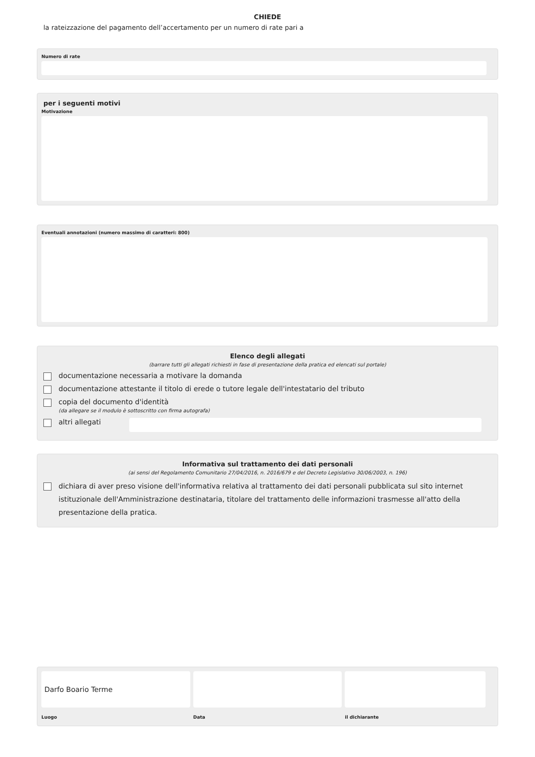CHIEDE
la rateizzazione del pagamento dell’accertamento per un numero di rate pari a
Numero di rate
per i seguenti motivi
Motivazione
Eventuali annotazioni (numero massimo di caratteri: 800)
Elenco degli allegati
(barrare tutti gli allegati richiesti in fase di presentazione della pratica ed elencati sul portale)
documentazione necessaria a motivare la domanda
documentazione attestante il titolo di erede o tutore legale dell'intestatario del tributo
copia del documento d'identità
(da allegare se il modulo è sottoscritto con firma autografa)
altri allegati
Informativa sul trattamento dei dati personali
(ai sensi del Regolamento Comunitario 27/04/2016, n. 2016/679 e del Decreto Legislativo 30/06/2003, n. 196)
dichiara di aver preso visione dell'informativa relativa al trattamento dei dati personali pubblicata sul sito internet istituzionale dell'Amministrazione destinataria, titolare del trattamento delle informazioni trasmesse all'atto della presentazione della pratica.
Darfo Boario Terme
Luogo
Data il dichiarante